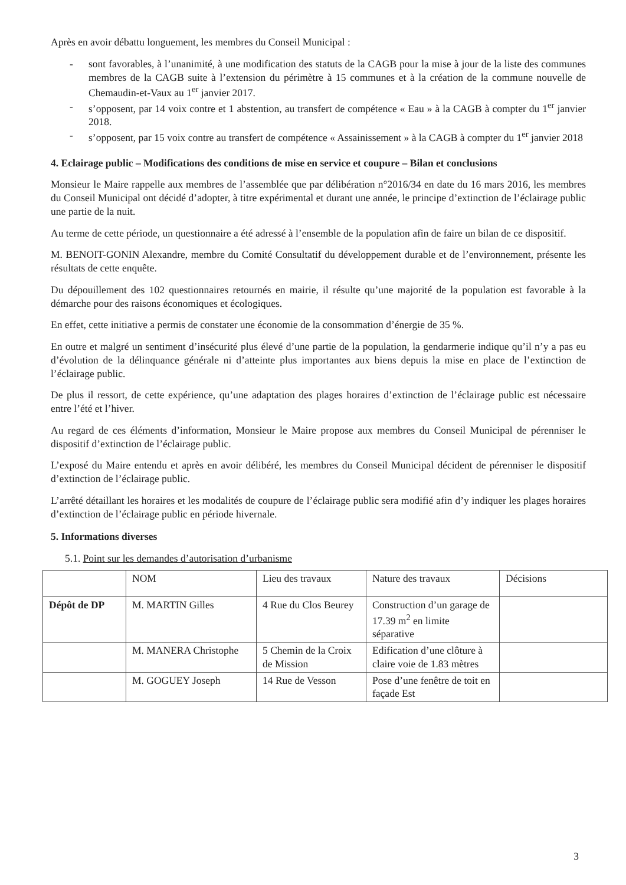Après en avoir débattu longuement, les membres du Conseil Municipal :
- sont favorables, à l’unanimité, à une modification des statuts de la CAGB pour la mise à jour de la liste des communes membres de la CAGB suite à l’extension du périmètre à 15 communes et à la création de la commune nouvelle de Chemaudin-et-Vaux au 1<sup>er</sup> janvier 2017.
- s’opposent, par 14 voix contre et 1 abstention, au transfert de compétence « Eau » à la CAGB à compter du 1<sup>er</sup> janvier 2018.
- s’opposent, par 15 voix contre au transfert de compétence « Assainissement » à la CAGB à compter du 1<sup>er</sup> janvier 2018
4. Eclairage public – Modifications des conditions de mise en service et coupure – Bilan et conclusions
Monsieur le Maire rappelle aux membres de l’assemblée que par délibération n°2016/34 en date du 16 mars 2016, les membres du Conseil Municipal ont décidé d’adopter, à titre expérimental et durant une année, le principe d’extinction de l’éclairage public une partie de la nuit.
Au terme de cette période, un questionnaire a été adressé à l’ensemble de la population afin de faire un bilan de ce dispositif.
M. BENOIT-GONIN Alexandre, membre du Comité Consultatif du développement durable et de l’environnement, présente les résultats de cette enquête.
Du dépouillement des 102 questionnaires retournés en mairie, il résulte qu’une majorité de la population est favorable à la démarche pour des raisons économiques et écologiques.
En effet, cette initiative a permis de constater une économie de la consommation d’énergie de 35 %.
En outre et malgré un sentiment d’insécurité plus élevé d’une partie de la population, la gendarmerie indique qu’il n’y a pas eu d’évolution de la délinquance générale ni d’atteinte plus importantes aux biens depuis la mise en place de l’extinction de l’éclairage public.
De plus il ressort, de cette expérience, qu’une adaptation des plages horaires d’extinction de l’éclairage public est nécessaire entre l’été et l’hiver.
Au regard de ces éléments d’information, Monsieur le Maire propose aux membres du Conseil Municipal de pérenniser le dispositif d’extinction de l’éclairage public.
L’exposé du Maire entendu et après en avoir délibéré, les membres du Conseil Municipal décident de pérenniser le dispositif d’extinction de l’éclairage public.
L’arrêté détaillant les horaires et les modalités de coupure de l’éclairage public sera modifié afin d’y indiquer les plages horaires d’extinction de l’éclairage public en période hivernale.
5. Informations diverses
5.1. Point sur les demandes d’autorisation d’urbanisme
| | NOM | Lieu des travaux | Nature des travaux | Décisions |
| Dépôt de DP | M. MARTIN Gilles | 4 Rue du Clos Beurey | Construction d’un garage de 17.39 m<sup>2</sup> en limite séparative | |
| | M. MANERA Christophe | 5 Chemin de la Croix de Mission | Edification d’une clôture à claire voie de 1.83 mètres | |
| | M. GOGUEY Joseph | 14 Rue de Vesson | Pose d’une fenêtre de toit en façade Est | |
3